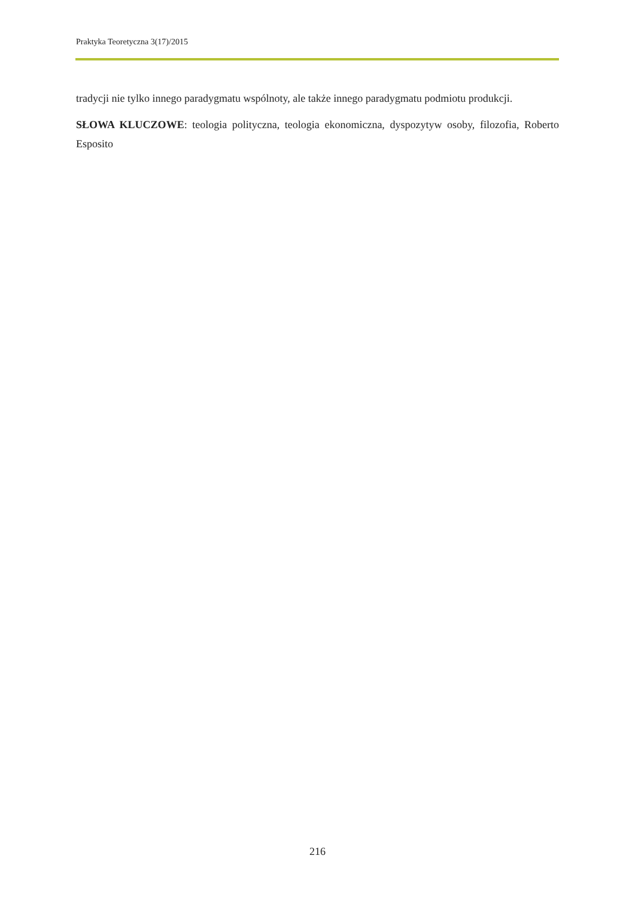Praktyka Teoretyczna 3(17)/2015
tradycji nie tylko innego paradygmatu wspólnoty, ale także innego paradygmatu podmiotu produkcji.
SŁOWA KLUCZOWE: teologia polityczna, teologia ekonomiczna, dyspozytyw osoby, filozofia, Roberto Esposito
216